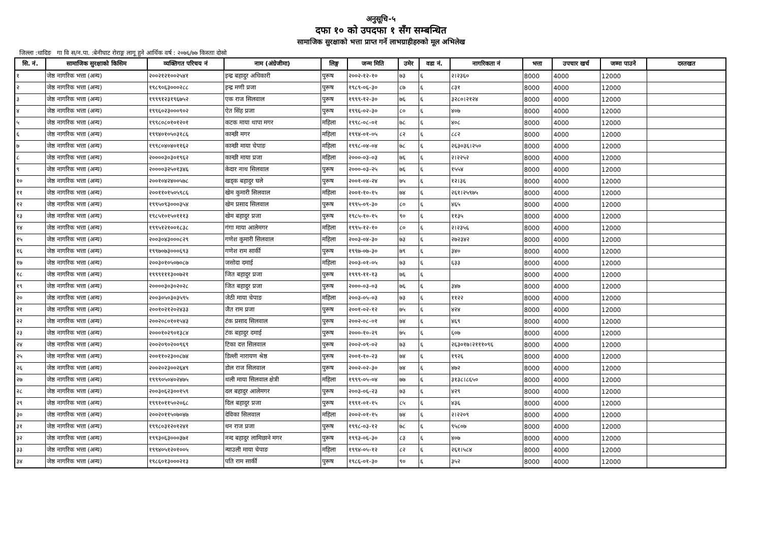अनुसूचि-५
दफा १० को उपदफा १ सँग सम्बन्धित
सामाजिक सुरक्षाको भत्ता प्राप्त गर्ने लाभग्राहीहरुको मूल अभिलेख
जिल्ला :धादिङ गा वि स/न.पा. :बेनीघाट रोराङ्ग लागू हुने आर्थिक वर्ष : २०७६/७७ किस्ताः दोस्रो
| सि. नं. | सामाजिक सुरक्षाको किसिम | व्यक्तिगत परिचय नं | नाम (अंग्रेजीमा) | लिङ्ग | जन्म मिति | उमेर | वडा नं. | नागरिकता नं | भत्ता | उपचार खर्च | जम्मा पाउने | दस्तखत |
| --- | --- | --- | --- | --- | --- | --- | --- | --- | --- | --- | --- | --- |
| १ | जेष्ठ नागरिक भत्ता (अन्य) | २००२१२१००२५४१ | इन्द्र बहादुर अधिकारी | पुरूष | २००२-१२-१० | ७३ | ६ | २।२३६० | 8000 | 4000 | 12000 | |
| २ | जेष्ठ नागरिक भत्ता (अन्य) | १९८९०६३०००२८८ | इन्द्र मणी प्रजा | पुरूष | १९८९-०६-३० | ८७ | ६ | ८३१ | 8000 | 4000 | 12000 | |
| ३ | जेष्ठ नागरिक भत्ता (अन्य) | १९९९१२३१९६७५२ | एक राज सिलवाल | पुरूष | १९९९-१२-३० | ७६ | ६ | ३२८०।२१२४ | 8000 | 4000 | 12000 | |
| ४ | जेष्ठ नागरिक भत्ता (अन्य) | १९९६०२३०००९०२ | ऐत सिंह प्रजा | पुरूष | १९९६-०२-३० | ८० | ६ | ४०७ | 8000 | 4000 | 12000 | |
| ५ | जेष्ठ नागरिक भत्ता (अन्य) | १९९८०८०१०१२०१ | कटक माया थापा मगर | महिला | १९९८-०८-०१ | ७८ | ६ | ४०८ | 8000 | 4000 | 12000 | |
| ६ | जेष्ठ नागरिक भत्ता (अन्य) | १९९४०१०५०३१८६ | कान्छी मगर | महिला | १९९४-०१-०५ | ८२ | ६ | ८८२ | 8000 | 4000 | 12000 | |
| ७ | जेष्ठ नागरिक भत्ता (अन्य) | १९९८०४०४०११६२ | कान्छी माया चेपाङ | महिला | १९९८-०४-०४ | ७८ | ६ | २६३०३६।२५० | 8000 | 4000 | 12000 | |
| ८ | जेष्ठ नागरिक भत्ता (अन्य) | २००००३०३०१९६२ | कान्छी माया प्रजा | महिला | २०००-०३-०३ | ७६ | ६ | २।२२५२ | 8000 | 4000 | 12000 | |
| ९ | जेष्ठ नागरिक भत्ता (अन्य) | २००००३२५०१३४६ | केदार नाथ सिलवाल | पुरूष | २०००-०३-२५ | ७६ | ६ | १५५४ | 8000 | 4000 | 12000 | |
| १० | जेष्ठ नागरिक भत्ता (अन्य) | २००१०४२४००५७८ | खड्क बहादुर घले | पुरूष | २००१-०४-२४ | ७५ | ६ | १२।३६ | 8000 | 4000 | 12000 | |
| ११ | जेष्ठ नागरिक भत्ता (अन्य) | २००११०१५०५९८६ | खेम कुमारी सिलवाल | महिला | २००१-१०-१५ | ७४ | ६ | २६१।२५९७५ | 8000 | 4000 | 12000 | |
| १२ | जेष्ठ नागरिक भत्ता (अन्य) | १९९५०९३०००३५४ | खेम प्रसाद सिलवाल | पुरूष | १९९५-०९-३० | ८० | ६ | ४६५ | 8000 | 4000 | 12000 | |
| १३ | जेष्ठ नागरिक भत्ता (अन्य) | १९८५१०१५०१११३ | खेम बहादुर प्रजा | पुरूष | १९८५-१०-१५ | ९० | ६ | ११३५ | 8000 | 4000 | 12000 | |
| १४ | जेष्ठ नागरिक भत्ता (अन्य) | १९९५१२१००१८३८ | गंगा माया आलेमगर | महिला | १९९५-१२-१० | ८० | ६ | २।२३५६ | 8000 | 4000 | 12000 | |
| १५ | जेष्ठ नागरिक भत्ता (अन्य) | २००३०४३०००८२९ | गणेश कुमारी सिलवाल | महिला | २००३-०४-३० | ७३ | ६ | २७२३४२ | 8000 | 4000 | 12000 | |
| १६ | जेष्ठ नागरिक भत्ता (अन्य) | १९९७०७३०००६९३ | गणेश राम सार्की | पुरूष | १९९७-०७-३० | ७९ | ६ | ३४० | 8000 | 4000 | 12000 | |
| १७ | जेष्ठ नागरिक भत्ता (अन्य) | २००३०१०५०७०८७ | जसोदा दमाई | महिला | २००३-०१-०५ | ७३ | ६ | ६३३ | 8000 | 4000 | 12000 | |
| १८ | जेष्ठ नागरिक भत्ता (अन्य) | १९९९१११३००७२१ | जित बहादुर प्रजा | पुरूष | १९९९-११-१३ | ७६ | ६ | | 8000 | 4000 | 12000 | |
| १९ | जेष्ठ नागरिक भत्ता (अन्य) | २००००३०३०२०२८ | जित बहादुर प्रजा | पुरूष | २०००-०३-०३ | ७६ | ६ | ३४७ | 8000 | 4000 | 12000 | |
| २० | जेष्ठ नागरिक भत्ता (अन्य) | २००३०५०३०३५९५ | जेठी माया चेपाङ | महिला | २००३-०५-०३ | ७३ | ६ | ११२२ | 8000 | 4000 | 12000 | |
| २१ | जेष्ठ नागरिक भत्ता (अन्य) | २००१०२१२०२४३३ | जैत राम प्रजा | पुरूष | २००१-०२-१२ | ७५ | ६ | ४२४ | 8000 | 4000 | 12000 | |
| २२ | जेष्ठ नागरिक भत्ता (अन्य) | २००२०८०१०१५४३ | टंक प्रसाद सिलवाल | पुरूष | २००२-०८-०१ | ७४ | ६ | ४६९ | 8000 | 4000 | 12000 | |
| २३ | जेष्ठ नागरिक भत्ता (अन्य) | २०००१०२९०१३८४ | टंक बहादुर दमाई | पुरूष | २०००-१०-२९ | ७५ | ६ | ६०७ | 8000 | 4000 | 12000 | |
| २४ | जेष्ठ नागरिक भत्ता (अन्य) | २००२०९०२००९६९ | टिका दत्त सिलवाल | पुरूष | २००२-०९-०२ | ७३ | ६ | २६३०१७।२१११०९६ | 8000 | 4000 | 12000 | |
| २५ | जेष्ठ नागरिक भत्ता (अन्य) | २००११०२३००८७४ | डिल्ली नारायण श्रेष्ठ | पुरूष | २००१-१०-२३ | ७४ | ६ | १९२६ | 8000 | 4000 | 12000 | |
| २६ | जेष्ठ नागरिक भत्ता (अन्य) | २००२०२३००२६४९ | डोल राज सिलवाल | पुरूष | २००२-०२-३० | ७४ | ६ | ४७२ | 8000 | 4000 | 12000 | |
| २७ | जेष्ठ नागरिक भत्ता (अन्य) | १९९९०५०४०२४७५ | थली माया सिलवाल क्षेत्री | महिला | १९९९-०५-०४ | ७७ | ६ | ३१३८।८६५० | 8000 | 4000 | 12000 | |
| २८ | जेष्ठ नागरिक भत्ता (अन्य) | २००३०६२३००१५९ | दल बहादुर आलेमगर | पुरूष | २००३-०६-२३ | ७३ | ६ | ४२९ | 8000 | 4000 | 12000 | |
| २९ | जेष्ठ नागरिक भत्ता (अन्य) | १९९१०११५०२०६८ | दिल बहादुर प्रजा | पुरूष | १९९१-०१-१५ | ८५ | ६ | ४३६ | 8000 | 4000 | 12000 | |
| ३० | जेष्ठ नागरिक भत्ता (अन्य) | २००२०११५०७०४७ | देविका सिलवाल | महिला | २००२-०१-१५ | ७४ | ६ | २।२२०९ | 8000 | 4000 | 12000 | |
| ३१ | जेष्ठ नागरिक भत्ता (अन्य) | १९९८०३१२०१२४१ | धन राज प्रजा | पुरूष | १९९८-०३-१२ | ७८ | ६ | ९५८०७ | 8000 | 4000 | 12000 | |
| ३२ | जेष्ठ नागरिक भत्ता (अन्य) | १९९३०६३०००३७१ | नन्द बहादुर लामिछाने मगर | पुरूष | १९९३-०६-३० | ८३ | ६ | ४०७ | 8000 | 4000 | 12000 | |
| ३३ | जेष्ठ नागरिक भत्ता (अन्य) | १९९४०५१२०१००५ | न्याउली माया चेपाङ | महिला | १९९४-०५-१२ | ८२ | ६ | २६१।५८४ | 8000 | 4000 | 12000 | |
| ३४ | जेष्ठ नागरिक भत्ता (अन्य) | १९८६०१३०००२१३ | पति राम सार्की | पुरूष | १९८६-०१-३० | ९० | ६ | ३५२ | 8000 | 4000 | 12000 | |